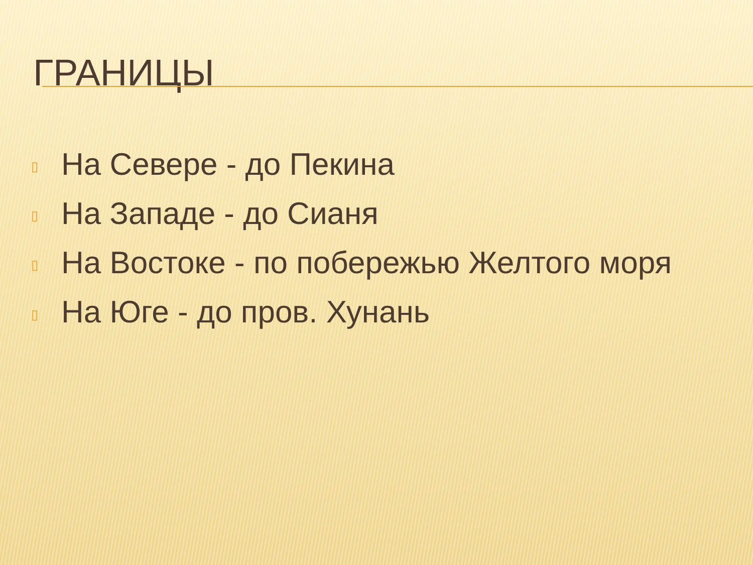ГРАНИЦЫ
▯ На Севере - до Пекина
▯ На Западе - до Сианя
▯ На Востоке - по побережью Желтого моря
▯ На Юге - до пров. Хунань